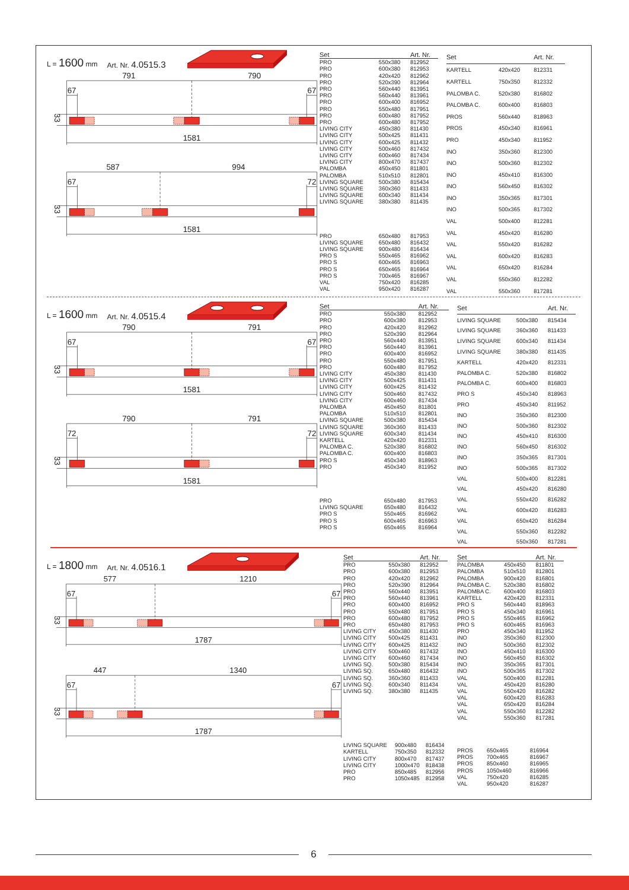L = 1600 mm Art. Nr. 4.0515.3
791
790
67
67
1581
33
587
994
67
72
1581
33
| Set | | Art. Nr. |
| --- | --- | --- |
| PRO | 550x380 | 812952 |
| PRO | 600x380 | 812953 |
| PRO | 420x420 | 812962 |
| PRO | 520x390 | 812964 |
| PRO | 560x440 | 813951 |
| PRO | 560x440 | 813961 |
| PRO | 600x400 | 816952 |
| PRO | 550x480 | 817951 |
| PRO | 600x480 | 817952 |
| PRO | 600x480 | 817952 |
| LIVING CITY | 450x380 | 811430 |
| LIVING CITY | 500x425 | 811431 |
| LIVING CITY | 600x425 | 811432 |
| LIVING CITY | 500x460 | 817432 |
| LIVING CITY | 600x460 | 817434 |
| LIVING CITY | 800x470 | 817437 |
| PALOMBA | 450x450 | 811801 |
| PALOMBA | 510x510 | 812801 |
| LIVING SQUARE | 500x380 | 815434 |
| LIVING SQUARE | 360x360 | 811433 |
| LIVING SQUARE | 600x340 | 811434 |
| LIVING SQUARE | 380x380 | 811435 |
| PRO | 650x480 | 817953 |
| LIVING SQUARE | 650x480 | 816432 |
| LIVING SQUARE | 900x480 | 816434 |
| PRO S | 550x465 | 816962 |
| PRO S | 600x465 | 816963 |
| PRO S | 650x465 | 816964 |
| PRO S | 700x465 | 816967 |
| VAL | 750x420 | 816285 |
| VAL | 950x420 | 816287 |
| Set | | Art. Nr. |
| --- | --- | --- |
| KARTELL | 420x420 | 812331 |
| KARTELL | 750x350 | 812332 |
| PALOMBA C. | 520x380 | 816802 |
| PALOMBA C. | 600x400 | 816803 |
| PROS | 560x440 | 818963 |
| PROS | 450x340 | 816961 |
| PRO | 450x340 | 811952 |
| INO | 350x360 | 812300 |
| INO | 500x360 | 812302 |
| INO | 450x410 | 816300 |
| INO | 560x450 | 816302 |
| INO | 350x365 | 817301 |
| INO | 500x365 | 817302 |
| VAL | 500x400 | 812281 |
| VAL | 450x420 | 816280 |
| VAL | 550x420 | 816282 |
| VAL | 600x420 | 816283 |
| VAL | 650x420 | 816284 |
| VAL | 550x360 | 812282 |
| VAL | 550x360 | 817281 |
L = 1600 mm Art. Nr. 4.0515.4
790
791
67
67
1581
33
790
791
72
72
1581
33
| Set | | Art. Nr. |
| --- | --- | --- |
| PRO | 550x380 | 812952 |
| PRO | 600x380 | 812953 |
| PRO | 420x420 | 812962 |
| PRO | 520x390 | 812964 |
| PRO | 560x440 | 813951 |
| PRO | 560x440 | 813961 |
| PRO | 600x400 | 816952 |
| PRO | 550x480 | 817951 |
| PRO | 600x480 | 817952 |
| LIVING CITY | 450x380 | 811430 |
| LIVING CITY | 500x425 | 811431 |
| LIVING CITY | 600x425 | 811432 |
| LIVING CITY | 500x460 | 817432 |
| LIVING CITY | 600x460 | 817434 |
| PALOMBA | 450x450 | 811801 |
| PALOMBA | 510x510 | 812801 |
| LIVING SQUARE | 500x380 | 815434 |
| LIVING SQUARE | 360x360 | 811433 |
| LIVING SQUARE | 600x340 | 811434 |
| KARTELL | 420x420 | 812331 |
| PALOMBA C. | 520x380 | 816802 |
| PALOMBA C. | 600x400 | 816803 |
| PRO S | 450x340 | 818963 |
| PRO | 450x340 | 811952 |
| PRO | 650x480 | 817953 |
| LIVING SQUARE | 650x480 | 816432 |
| PRO S | 550x465 | 816962 |
| PRO S | 600x465 | 816963 |
| PRO S | 650x465 | 816964 |
| Set | | Art. Nr. |
| --- | --- | --- |
| LIVING SQUARE | 500x380 | 815434 |
| LIVING SQUARE | 360x360 | 811433 |
| LIVING SQUARE | 600x340 | 811434 |
| LIVING SQUARE | 380x380 | 811435 |
| KARTELL | 420x420 | 812331 |
| PALOMBA C. | 520x380 | 816802 |
| PALOMBA C. | 600x400 | 816803 |
| PRO S | 450x340 | 818963 |
| PRO | 450x340 | 811952 |
| INO | 350x360 | 812300 |
| INO | 500x360 | 812302 |
| INO | 450x410 | 816300 |
| INO | 560x450 | 816302 |
| INO | 350x365 | 817301 |
| INO | 500x365 | 817302 |
| VAL | 500x400 | 812281 |
| VAL | 450x420 | 816280 |
| VAL | 550x420 | 816282 |
| VAL | 600x420 | 816283 |
| VAL | 650x420 | 816284 |
| VAL | 550x360 | 812282 |
| VAL | 550x360 | 817281 |
L = 1800 mm Art. Nr. 4.0516.1
577
1210
67
67
1787
33
447
1340
67
67
1787
33
| Set | | Art. Nr. |
| --- | --- | --- |
| PRO | 550x380 | 812952 |
| PRO | 600x380 | 812953 |
| PRO | 420x420 | 812962 |
| PRO | 520x390 | 812964 |
| PRO | 560x440 | 813951 |
| PRO | 560x440 | 813961 |
| PRO | 600x400 | 816952 |
| PRO | 550x480 | 817951 |
| PRO | 600x480 | 817952 |
| PRO | 650x480 | 817953 |
| LIVING CITY | 450x380 | 811430 |
| LIVING CITY | 500x425 | 811431 |
| LIVING CITY | 600x425 | 811432 |
| LIVING CITY | 500x460 | 817432 |
| LIVING CITY | 600x460 | 817434 |
| LIVING SQ. | 500x380 | 815434 |
| LIVING SQ. | 650x480 | 816432 |
| LIVING SQ. | 360x360 | 811433 |
| LIVING SQ. | 600x340 | 811434 |
| LIVING SQ. | 380x380 | 811435 |
| LIVING SQUARE | 900x480 | 816434 |
| KARTELL | 750x350 | 812332 |
| LIVING CITY | 800x470 | 817437 |
| LIVING CITY | 1000x470 | 818438 |
| PRO | 850x485 | 812956 |
| PRO | 1050x485 | 812958 |
| Set | | Art. Nr. |
| --- | --- | --- |
| PALOMBA | 450x450 | 811801 |
| PALOMBA | 510x510 | 812801 |
| PALOMBA | 900x420 | 816801 |
| PALOMBA C. | 520x380 | 816802 |
| PALOMBA C. | 600x400 | 816803 |
| KARTELL | 420x420 | 812331 |
| PRO S | 560x440 | 818963 |
| PRO S | 450x340 | 816961 |
| PRO S | 550x465 | 816962 |
| PRO S | 600x465 | 816963 |
| PRO | 450x340 | 811952 |
| INO | 350x360 | 812300 |
| INO | 500x360 | 812302 |
| INO | 450x410 | 816300 |
| INO | 560x450 | 816302 |
| INO | 350x365 | 817301 |
| INO | 500x365 | 817302 |
| VAL | 500x400 | 812281 |
| VAL | 450x420 | 816280 |
| VAL | 550x420 | 816282 |
| VAL | 600x420 | 816283 |
| VAL | 650x420 | 816284 |
| VAL | 550x360 | 812282 |
| VAL | 550x360 | 817281 |
| PROS | 650x465 | 816964 |
| PROS | 700x465 | 816967 |
| PROS | 850x460 | 816965 |
| PROS | 1050x460 | 816966 |
| VAL | 750x420 | 816285 |
| VAL | 950x420 | 816287 |
6